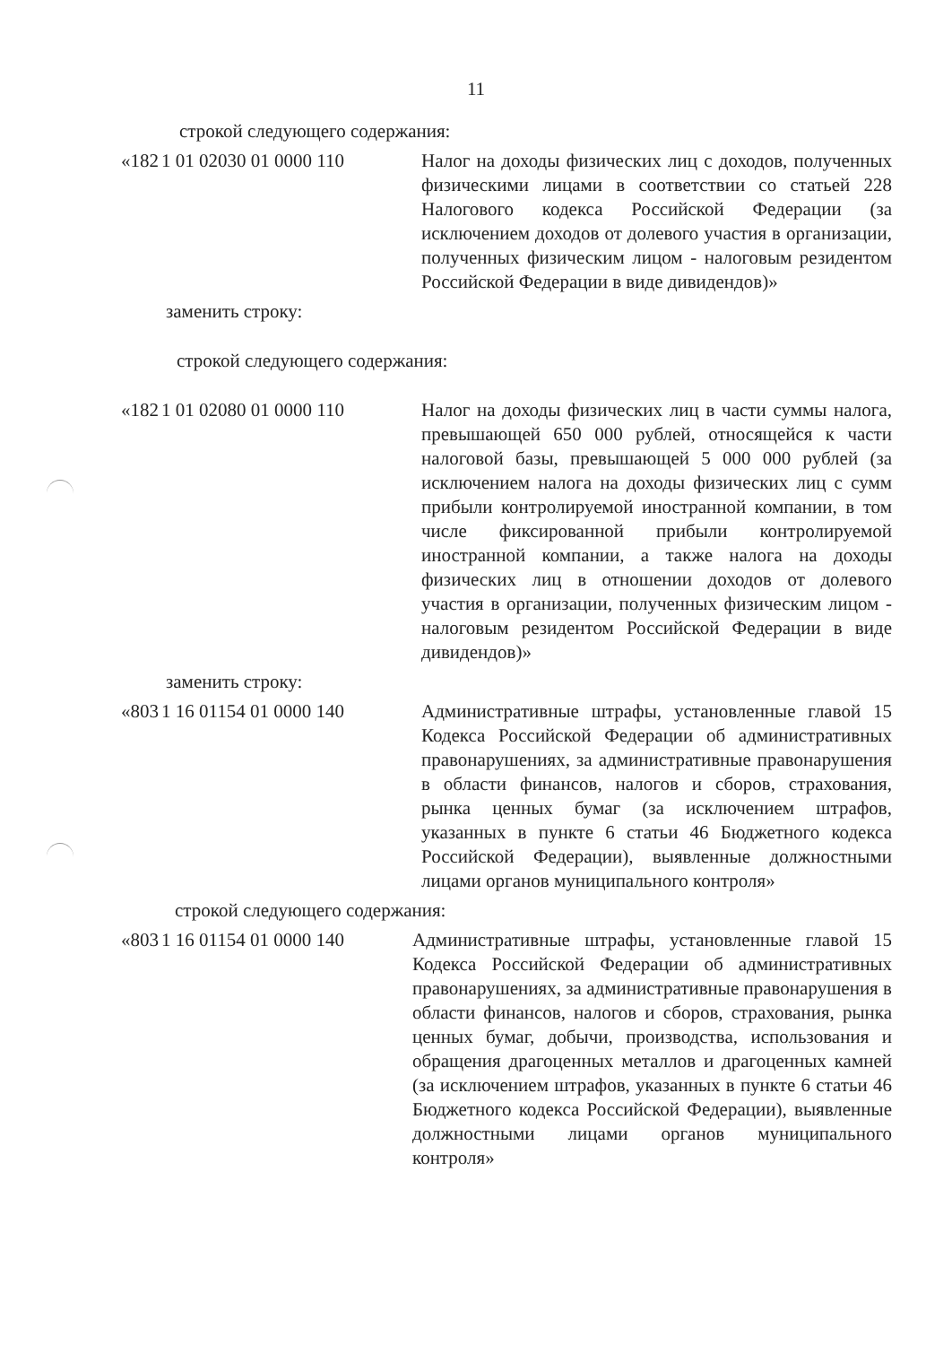11
строкой следующего содержания:
| «182 | 1 01 02030 01 0000 110 | Налог на доходы физических лиц с доходов, полученных физическими лицами в соответствии со статьей 228 Налогового кодекса Российской Федерации (за исключением доходов от долевого участия в организации, полученных физическим лицом - налоговым резидентом Российской Федерации в виде дивидендов)» |
заменить строку:
строкой следующего содержания:
| «182 | 1 01 02080 01 0000 110 | Налог на доходы физических лиц в части суммы налога, превышающей 650 000 рублей, относящейся к части налоговой базы, превышающей 5 000 000 рублей (за исключением налога на доходы физических лиц с сумм прибыли контролируемой иностранной компании, в том числе фиксированной прибыли контролируемой иностранной компании, а также налога на доходы физических лиц в отношении доходов от долевого участия в организации, полученных физическим лицом - налоговым резидентом Российской Федерации в виде дивидендов)» |
заменить строку:
| «803 | 1 16 01154 01 0000 140 | Административные штрафы, установленные главой 15 Кодекса Российской Федерации об административных правонарушениях, за административные правонарушения в области финансов, налогов и сборов, страхования, рынка ценных бумаг (за исключением штрафов, указанных в пункте 6 статьи 46 Бюджетного кодекса Российской Федерации), выявленные должностными лицами органов муниципального контроля» |
строкой следующего содержания:
| «803 | 1 16 01154 01 0000 140 | Административные штрафы, установленные главой 15 Кодекса Российской Федерации об административных правонарушениях, за административные правонарушения в области финансов, налогов и сборов, страхования, рынка ценных бумаг, добычи, производства, использования и обращения драгоценных металлов и драгоценных камней (за исключением штрафов, указанных в пункте 6 статьи 46 Бюджетного кодекса Российской Федерации), выявленные должностными лицами органов муниципального контроля» |